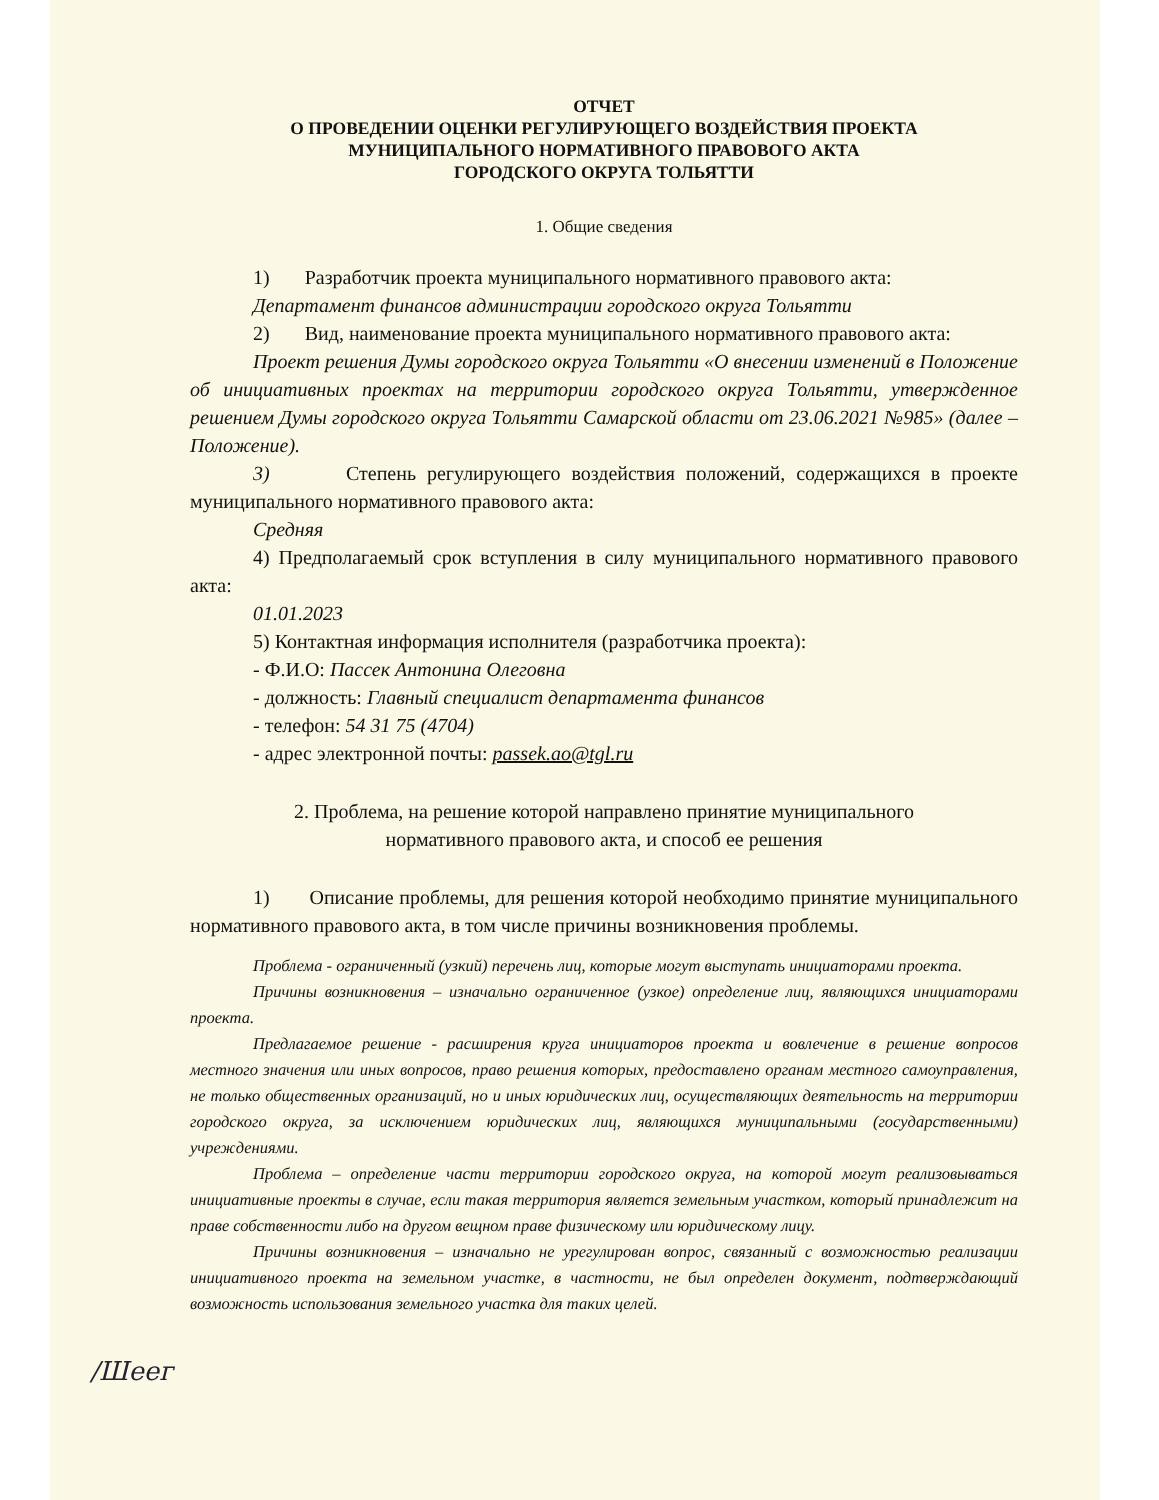ОТЧЕТ
О ПРОВЕДЕНИИ ОЦЕНКИ РЕГУЛИРУЮЩЕГО ВОЗДЕЙСТВИЯ ПРОЕКТА
МУНИЦИПАЛЬНОГО НОРМАТИВНОГО ПРАВОВОГО АКТА
ГОРОДСКОГО ОКРУГА ТОЛЬЯТТИ
1. Общие сведения
1) Разработчик проекта муниципального нормативного правового акта:
Департамент финансов администрации городского округа Тольятти
2) Вид, наименование проекта муниципального нормативного правового акта:
Проект решения Думы городского округа Тольятти «О внесении изменений в Положение об инициативных проектах на территории городского округа Тольятти, утвержденное решением Думы городского округа Тольятти Самарской области от 23.06.2021 №985» (далее – Положение).
3) Степень регулирующего воздействия положений, содержащихся в проекте муниципального нормативного правового акта:
Средняя
4) Предполагаемый срок вступления в силу муниципального нормативного правового акта:
01.01.2023
5) Контактная информация исполнителя (разработчика проекта):
- Ф.И.О: Пассек Антонина Олеговна
- должность: Главный специалист департамента финансов
- телефон: 54 31 75 (4704)
- адрес электронной почты: passek.ao@tgl.ru
2. Проблема, на решение которой направлено принятие муниципального
нормативного правового акта, и способ ее решения
1) Описание проблемы, для решения которой необходимо принятие муниципального нормативного правового акта, в том числе причины возникновения проблемы.
Проблема - ограниченный (узкий) перечень лиц, которые могут выступать инициаторами проекта.
Причины возникновения – изначально ограниченное (узкое) определение лиц, являющихся инициаторами проекта.
Предлагаемое решение - расширения круга инициаторов проекта и вовлечение в решение вопросов местного значения или иных вопросов, право решения которых, предоставлено органам местного самоуправления, не только общественных организаций, но и иных юридических лиц, осуществляющих деятельность на территории городского округа, за исключением юридических лиц, являющихся муниципальными (государственными) учреждениями.
Проблема – определение части территории городского округа, на которой могут реализовываться инициативные проекты в случае, если такая территория является земельным участком, который принадлежит на праве собственности либо на другом вещном праве физическому или юридическому лицу.
Причины возникновения – изначально не урегулирован вопрос, связанный с возможностью реализации инициативного проекта на земельном участке, в частности, не был определен документ, подтверждающий возможность использования земельного участка для таких целей.
/Шеег